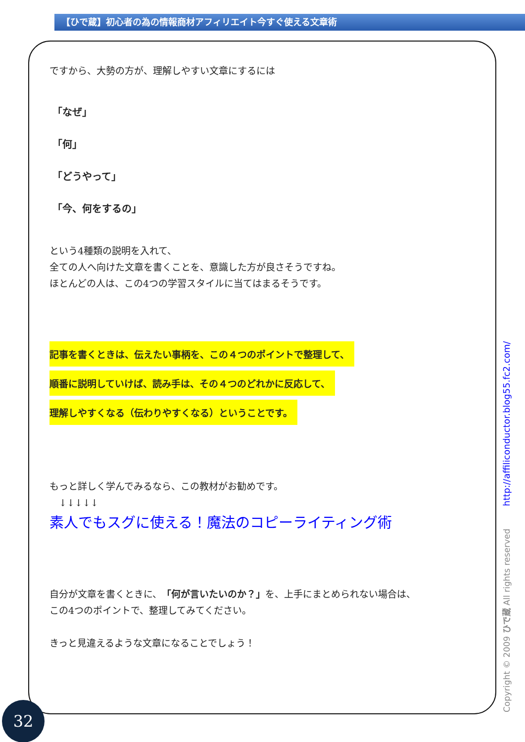【ひで蔵】初心者の為の情報商材アフィリエイト今すぐ使える文章術
ですから、大勢の方が、理解しやすい文章にするには
「なぜ」
「何」
「どうやって」
「今、何をするの」
という4種類の説明を入れて、
全ての人へ向けた文章を書くことを、意識した方が良さそうですね。
ほとんどの人は、この4つの学習スタイルに当てはまるそうです。
記事を書くときは、伝えたい事柄を、この４つのポイントで整理して、
順番に説明していけば、読み手は、その４つのどれかに反応して、
理解しやすくなる（伝わりやすくなる）ということです。
もっと詳しく学んでみるなら、この教材がお勧めです。
　↓↓↓↓↓
素人でもスグに使える！魔法のコピーライティング術
自分が文章を書くときに、「何が言いたいのか？」を、上手にまとめられない場合は、
この4つのポイントで、整理してみてください。
きっと見違えるような文章になることでしょう！
Copyright © 2009 ひで蔵 All rights reserved http://affiliconductor.blog55.fc2.com/
32